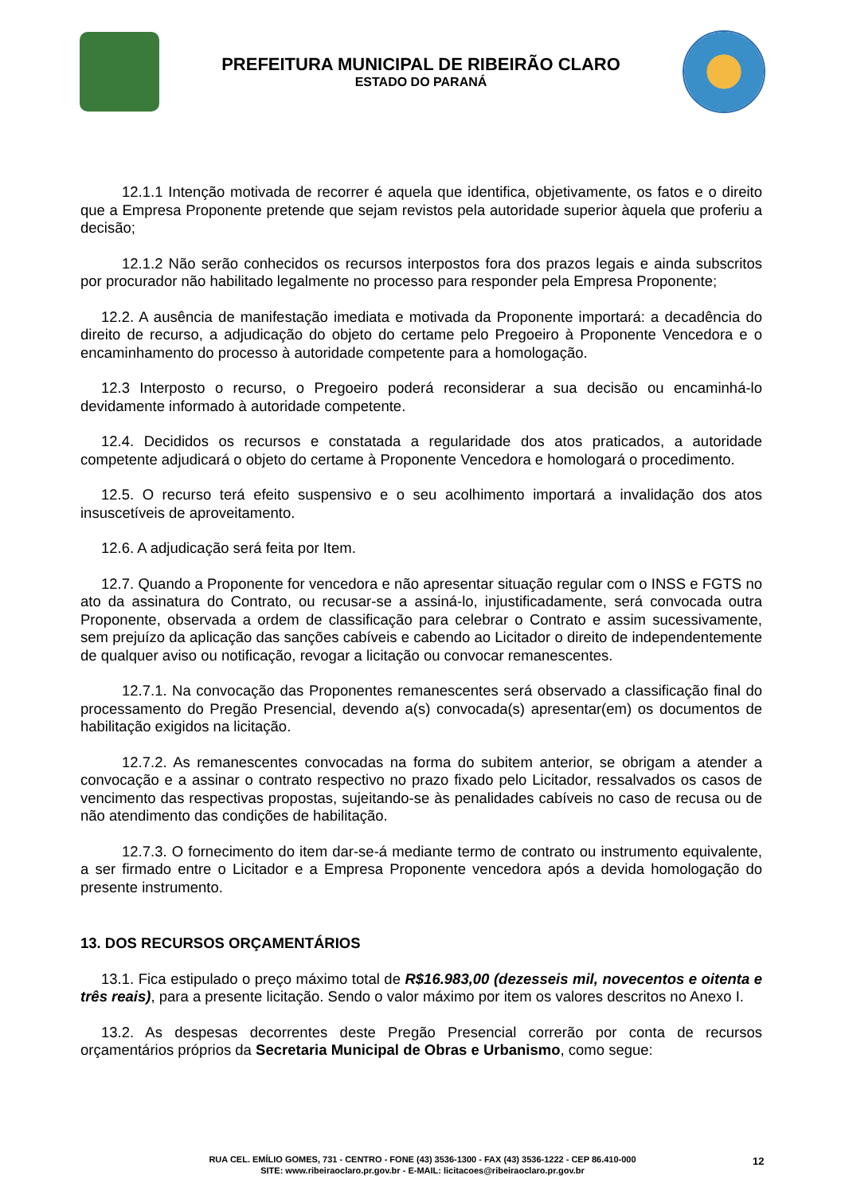PREFEITURA MUNICIPAL DE RIBEIRÃO CLARO
ESTADO DO PARANÁ
12.1.1 Intenção motivada de recorrer é aquela que identifica, objetivamente, os fatos e o direito que a Empresa Proponente pretende que sejam revistos pela autoridade superior àquela que proferiu a decisão;
12.1.2 Não serão conhecidos os recursos interpostos fora dos prazos legais e ainda subscritos por procurador não habilitado legalmente no processo para responder pela Empresa Proponente;
12.2. A ausência de manifestação imediata e motivada da Proponente importará: a decadência do direito de recurso, a adjudicação do objeto do certame pelo Pregoeiro à Proponente Vencedora e o encaminhamento do processo à autoridade competente para a homologação.
12.3 Interposto o recurso, o Pregoeiro poderá reconsiderar a sua decisão ou encaminhá-lo devidamente informado à autoridade competente.
12.4. Decididos os recursos e constatada a regularidade dos atos praticados, a autoridade competente adjudicará o objeto do certame à Proponente Vencedora e homologará o procedimento.
12.5. O recurso terá efeito suspensivo e o seu acolhimento importará a invalidação dos atos insuscetíveis de aproveitamento.
12.6. A adjudicação será feita por Item.
12.7. Quando a Proponente for vencedora e não apresentar situação regular com o INSS e FGTS no ato da assinatura do Contrato, ou recusar-se a assiná-lo, injustificadamente, será convocada outra Proponente, observada a ordem de classificação para celebrar o Contrato e assim sucessivamente, sem prejuízo da aplicação das sanções cabíveis e cabendo ao Licitador o direito de independentemente de qualquer aviso ou notificação, revogar a licitação ou convocar remanescentes.
12.7.1. Na convocação das Proponentes remanescentes será observado a classificação final do processamento do Pregão Presencial, devendo a(s) convocada(s) apresentar(em) os documentos de habilitação exigidos na licitação.
12.7.2. As remanescentes convocadas na forma do subitem anterior, se obrigam a atender a convocação e a assinar o contrato respectivo no prazo fixado pelo Licitador, ressalvados os casos de vencimento das respectivas propostas, sujeitando-se às penalidades cabíveis no caso de recusa ou de não atendimento das condições de habilitação.
12.7.3. O fornecimento do item dar-se-á mediante termo de contrato ou instrumento equivalente, a ser firmado entre o Licitador e a Empresa Proponente vencedora após a devida homologação do presente instrumento.
13. DOS RECURSOS ORÇAMENTÁRIOS
13.1. Fica estipulado o preço máximo total de R$16.983,00 (dezesseis mil, novecentos e oitenta e três reais), para a presente licitação. Sendo o valor máximo por item os valores descritos no Anexo I.
13.2. As despesas decorrentes deste Pregão Presencial correrão por conta de recursos orçamentários próprios da Secretaria Municipal de Obras e Urbanismo, como segue:
RUA CEL. EMÍLIO GOMES, 731 - CENTRO - FONE (43) 3536-1300 - FAX (43) 3536-1222 - CEP 86.410-000
SITE: www.ribeiraoclaro.pr.gov.br - E-MAIL: licitacoes@ribeiraoclaro.pr.gov.br
12